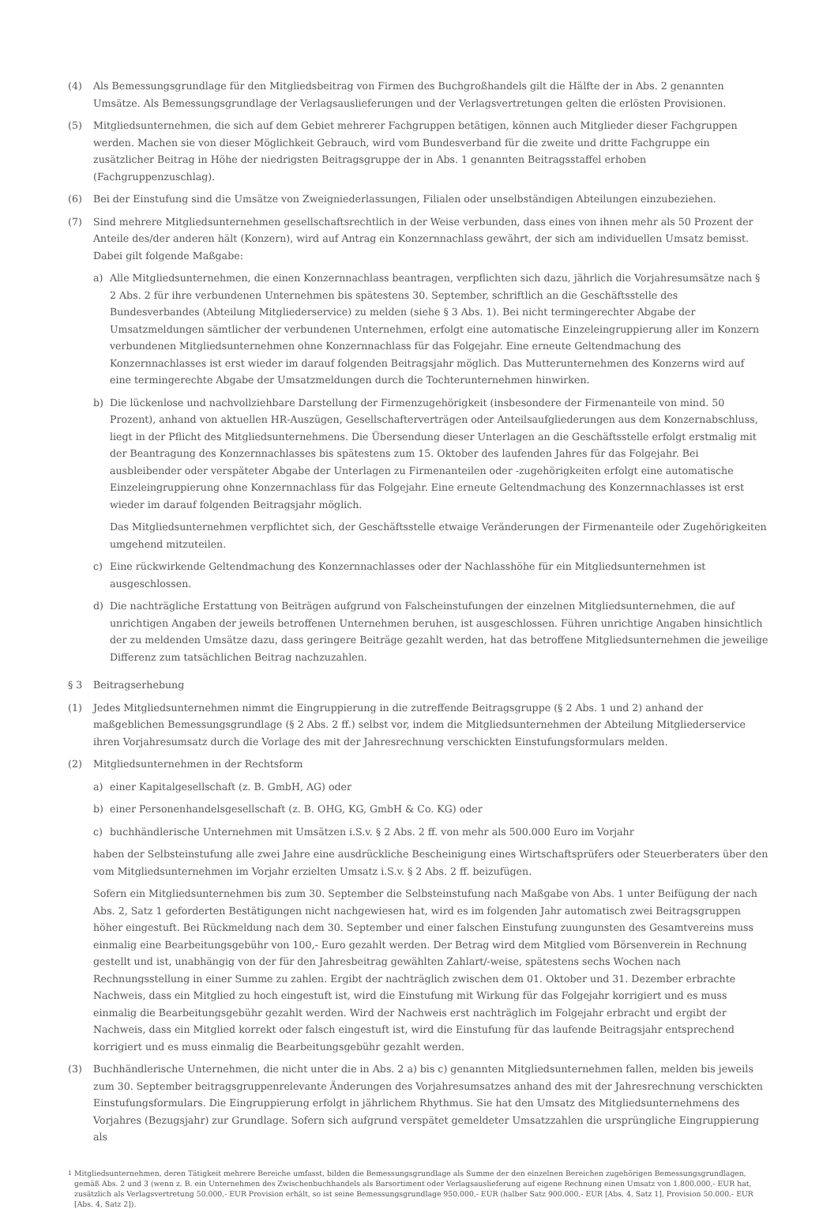(4) Als Bemessungsgrundlage für den Mitgliedsbeitrag von Firmen des Buchgroßhandels gilt die Hälfte der in Abs. 2 genannten Umsätze. Als Bemessungsgrundlage der Verlagsauslieferungen und der Verlagsvertretungen gelten die erlösten Provisionen.
(5) Mitgliedsunternehmen, die sich auf dem Gebiet mehrerer Fachgruppen betätigen, können auch Mitglieder dieser Fachgruppen werden. Machen sie von dieser Möglichkeit Gebrauch, wird vom Bundesverband für die zweite und dritte Fachgruppe ein zusätzlicher Beitrag in Höhe der niedrigsten Beitragsgruppe der in Abs. 1 genannten Beitragsstaffel erhoben (Fachgruppenzuschlag).
(6) Bei der Einstufung sind die Umsätze von Zweigniederlassungen, Filialen oder unselbständigen Abteilungen einzubeziehen.
(7) Sind mehrere Mitgliedsunternehmen gesellschaftsrechtlich in der Weise verbunden, dass eines von ihnen mehr als 50 Prozent der Anteile des/der anderen hält (Konzern), wird auf Antrag ein Konzernnachlass gewährt, der sich am individuellen Umsatz bemisst. Dabei gilt folgende Maßgabe:
a) Alle Mitgliedsunternehmen, die einen Konzernnachlass beantragen, verpflichten sich dazu, jährlich die Vorjahresumsätze nach § 2 Abs. 2 für ihre verbundenen Unternehmen bis spätestens 30. September, schriftlich an die Geschäftsstelle des Bundesverbandes (Abteilung Mitgliederservice) zu melden (siehe § 3 Abs. 1). Bei nicht termingerechter Abgabe der Umsatzmeldungen sämtlicher der verbundenen Unternehmen, erfolgt eine automatische Einzeleingruppierung aller im Konzern verbundenen Mitgliedsunternehmen ohne Konzernnachlass für das Folgejahr. Eine erneute Geltendmachung des Konzernnachlasses ist erst wieder im darauf folgenden Beitragsjahr möglich. Das Mutterunternehmen des Konzerns wird auf eine termingerechte Abgabe der Umsatzmeldungen durch die Tochterunternehmen hinwirken.
b) Die lückenlose und nachvollziehbare Darstellung der Firmenzugehörigkeit (insbesondere der Firmenanteile von mind. 50 Prozent), anhand von aktuellen HR-Auszügen, Gesellschafterverträgen oder Anteilsaufgliederungen aus dem Konzernabschluss, liegt in der Pflicht des Mitgliedsunternehmens. Die Übersendung dieser Unterlagen an die Geschäftsstelle erfolgt erstmalig mit der Beantragung des Konzernnachlasses bis spätestens zum 15. Oktober des laufenden Jahres für das Folgejahr. Bei ausbleibender oder verspäteter Abgabe der Unterlagen zu Firmenanteilen oder -zugehörigkeiten erfolgt eine automatische Einzeleingruppierung ohne Konzernnachlass für das Folgejahr. Eine erneute Geltendmachung des Konzernnachlasses ist erst wieder im darauf folgenden Beitragsjahr möglich.
Das Mitgliedsunternehmen verpflichtet sich, der Geschäftsstelle etwaige Veränderungen der Firmenanteile oder Zugehörigkeiten umgehend mitzuteilen.
c) Eine rückwirkende Geltendmachung des Konzernnachlasses oder der Nachlasshöhe für ein Mitgliedsunternehmen ist ausgeschlossen.
d) Die nachträgliche Erstattung von Beiträgen aufgrund von Falscheinstufungen der einzelnen Mitgliedsunternehmen, die auf unrichtigen Angaben der jeweils betroffenen Unternehmen beruhen, ist ausgeschlossen. Führen unrichtige Angaben hinsichtlich der zu meldenden Umsätze dazu, dass geringere Beiträge gezahlt werden, hat das betroffene Mitgliedsunternehmen die jeweilige Differenz zum tatsächlichen Beitrag nachzuzahlen.
§ 3 Beitragserhebung
(1) Jedes Mitgliedsunternehmen nimmt die Eingruppierung in die zutreffende Beitragsgruppe (§ 2 Abs. 1 und 2) anhand der maßgeblichen Bemessungsgrundlage (§ 2 Abs. 2 ff.) selbst vor, indem die Mitgliedsunternehmen der Abteilung Mitgliederservice ihren Vorjahresumsatz durch die Vorlage des mit der Jahresrechnung verschickten Einstufungsformulars melden.
(2) Mitgliedsunternehmen in der Rechtsform
a) einer Kapitalgesellschaft (z. B. GmbH, AG) oder
b) einer Personenhandelsgesellschaft (z. B. OHG, KG, GmbH & Co. KG) oder
c) buchhändlerische Unternehmen mit Umsätzen i.S.v. § 2 Abs. 2 ff. von mehr als 500.000 Euro im Vorjahr
haben der Selbsteinstufung alle zwei Jahre eine ausdrückliche Bescheinigung eines Wirtschaftsprüfers oder Steuerberaters über den vom Mitgliedsunternehmen im Vorjahr erzielten Umsatz i.S.v. § 2 Abs. 2 ff. beizufügen.
Sofern ein Mitgliedsunternehmen bis zum 30. September die Selbsteinstufung nach Maßgabe von Abs. 1 unter Beifügung der nach Abs. 2, Satz 1 geforderten Bestätigungen nicht nachgewiesen hat, wird es im folgenden Jahr automatisch zwei Beitragsgruppen höher eingestuft. Bei Rückmeldung nach dem 30. September und einer falschen Einstufung zuungunsten des Gesamtvereins muss einmalig eine Bearbeitungsgebühr von 100,- Euro gezahlt werden. Der Betrag wird dem Mitglied vom Börsenverein in Rechnung gestellt und ist, unabhängig von der für den Jahresbeitrag gewählten Zahlart/-weise, spätestens sechs Wochen nach Rechnungsstellung in einer Summe zu zahlen. Ergibt der nachträglich zwischen dem 01. Oktober und 31. Dezember erbrachte Nachweis, dass ein Mitglied zu hoch eingestuft ist, wird die Einstufung mit Wirkung für das Folgejahr korrigiert und es muss einmalig die Bearbeitungsgebühr gezahlt werden. Wird der Nachweis erst nachträglich im Folgejahr erbracht und ergibt der Nachweis, dass ein Mitglied korrekt oder falsch eingestuft ist, wird die Einstufung für das laufende Beitragsjahr entsprechend korrigiert und es muss einmalig die Bearbeitungsgebühr gezahlt werden.
(3) Buchhändlerische Unternehmen, die nicht unter die in Abs. 2 a) bis c) genannten Mitgliedsunternehmen fallen, melden bis jeweils zum 30. September beitragsgruppenrelevante Änderungen des Vorjahresumsatzes anhand des mit der Jahresrechnung verschickten Einstufungsformulars. Die Eingruppierung erfolgt in jährlichem Rhythmus. Sie hat den Umsatz des Mitgliedsunternehmens des Vorjahres (Bezugsjahr) zur Grundlage. Sofern sich aufgrund verspätet gemeldeter Umsatzzahlen die ursprüngliche Eingruppierung als
<sup>1</sup> Mitgliedsunternehmen, deren Tätigkeit mehrere Bereiche umfasst, bilden die Bemessungsgrundlage als Summe der den einzelnen Bereichen zugehörigen Bemessungsgrundlagen, gemäß Abs. 2 und 3 (wenn z. B. ein Unternehmen des Zwischenbuchhandels als Barsortiment oder Verlagsauslieferung auf eigene Rechnung einen Umsatz von 1.800.000,- EUR hat, zusätzlich als Verlagsvertretung 50.000,- EUR Provision erhält, so ist seine Bemessungsgrundlage 950.000,- EUR (halber Satz 900.000,- EUR [Abs. 4, Satz 1], Provision 50.000,- EUR [Abs. 4, Satz 2]).